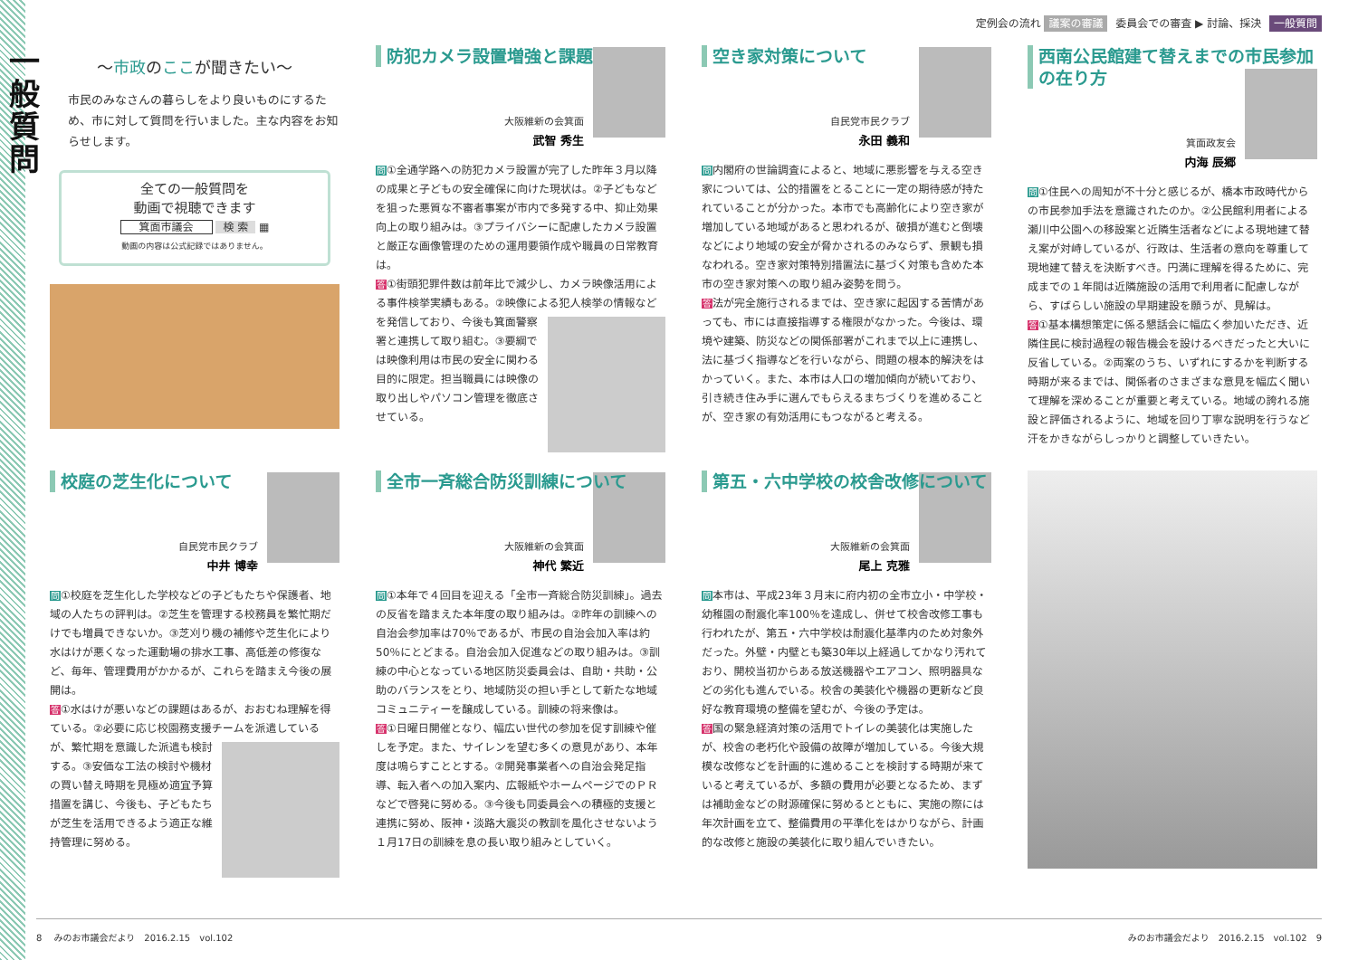一般質問
定例会の流れ 議案の審議 委員会での審査 ▶ 討論、採決 一般質問
～市政のここが聞きたい～
市民のみなさんの暮らしをより良いものにするため、市に対して質問を行いました。主な内容をお知らせします。
全ての一般質問を
動画で視聴できます
箕面市議会 検 索 ▦
動画の内容は公式記録ではありません。
防犯カメラ設置増強と課題
大阪維新の会箕面
武智 秀生
問①全通学路への防犯カメラ設置が完了した昨年３月以降の成果と子どもの安全確保に向けた現状は。②子どもなどを狙った悪質な不審者事案が市内で多発する中、抑止効果向上の取り組みは。③プライバシーに配慮したカメラ設置と厳正な画像管理のための運用要領作成や職員の日常教育は。
答①街頭犯罪件数は前年比で減少し、カメラ映像活用による事件検挙実績もある。②映像による犯人 検挙の情報などを発信しており、今後も箕面警察署と連携して取り組む。③要綱では映像利用は市民の安全に関わる目的に限定。担当職員には映像の取り出しやパソコン管理を徹底させている。
空き家対策について
自民党市民クラブ
永田 義和
問内閣府の世論調査によると、地域に悪影響を与える空き家については、公的措置をとることに一定の期待感が持たれていることが分かった。本市でも高齢化により空き家が増加している地域があると思われるが、破損が進むと倒壊などにより地域の安全が脅かされるのみならず、景観も損なわれる。空き家対策特別措置法に基づく対策も含めた本市の空き家対策への取り組み姿勢を問う。
答法が完全施行されるまでは、空き家に起因する苦情があっても、市には直接指導する権限がなかった。今後は、環境や建築、防災などの関係部署がこれまで以上に連携し、法に基づく指導などを行いながら、問題の根本的解決をはかっていく。また、本市は人口の増加傾向が続いており、引き続き住み手に選んでもらえるまちづくりを進めることが、空き家の有効活用にもつながると考える。
西南公民館建て替えまでの市民参加の在り方
箕面政友会
内海 辰郷
問①住民への周知が不十分と感じるが、橋本市政時代からの市民参加手法を意識されたのか。②公民館利用者による瀬川中公園への移設案と近隣生活者などによる現地建て替え案が対峙しているが、行政は、生活者の意向を尊重して現地建て替えを決断すべき。円満に理解を得るために、完成までの１年間は近隣施設の活用で利用者に配慮しながら、すばらしい施設の早期建設を願うが、見解は。
答①基本構想策定に係る懇話会に幅広く参加いただき、近隣住民に検討過程の報告機会を設けるべきだったと大いに反省している。②両案のうち、いずれにするかを判断する時期が来るまでは、関係者のさまざまな意見を幅広く聞いて理解を深めることが重要と考えている。地域の誇れる施設と評価されるように、地域を回り丁寧な説明を行うなど汗をかきながらしっかりと調整していきたい。
校庭の芝生化について
自民党市民クラブ
中井 博幸
問①校庭を芝生化した学校などの子どもたちや保護者、地域の人たちの評判は。②芝生を管理する校務員を繁忙期だけでも増員できないか。③芝刈り機の補修や芝生化により水はけが悪くなった運動場の排水工事、高低差の修復など、毎年、管理費用がかかるが、これらを踏まえ今後の展開は。
答①水はけが悪いなどの課題はあるが、おおむね理解を得ている。②必要に応じ校園務支援チームを派遣しているが、繁忙期 を意識した派遣も検討する。③安価な工法の検討や機材の買い替え時期を見極め適宜予算措置を講じ、今後も、子どもたちが芝生を活用できるよう適正な維持管理に努める。
全市一斉総合防災訓練について
大阪維新の会箕面
神代 繁近
問①本年で４回目を迎える「全市一斉総合防災訓練」。過去の反省を踏まえた本年度の取り組みは。②昨年の訓練への自治会参加率は70％であるが、市民の自治会加入率は約50％にとどまる。自治会加入促進などの取り組みは。③訓練の中心となっている地区防災委員会は、自助・共助・公助のバランスをとり、地域防災の担い手として新たな地域コミュニティーを醸成している。訓練の将来像は。
答①日曜日開催となり、幅広い世代の参加を促す訓練や催しを予定。また、サイレンを望む多くの意見があり、本年度は鳴らすこととする。②開発事業者への自治会発足指導、転入者への加入案内、広報紙やホームページでのＰＲなどで啓発に努める。③今後も同委員会への積極的支援と連携に努め、阪神・淡路大震災の教訓を風化させないよう１月17日の訓練を息の長い取り組みとしていく。
第五・六中学校の校舎改修について
大阪維新の会箕面
尾上 克雅
問本市は、平成23年３月末に府内初の全市立小・中学校・幼稚園の耐震化率100％を達成し、併せて校舎改修工事も行われたが、第五・六中学校は耐震化基準内のため対象外だった。外壁・内壁とも築30年以上経過してかなり汚れており、開校当初からある放送機器やエアコン、照明器具などの劣化も進んでいる。校舎の美装化や機器の更新など良好な教育環境の整備を望むが、今後の予定は。
答国の緊急経済対策の活用でトイレの美装化は実施したが、校舎の老朽化や設備の故障が増加している。今後大規模な改修などを計画的に進めることを検討する時期が来ていると考えているが、多額の費用が必要となるため、まずは補助金などの財源確保に努めるとともに、実施の際には年次計画を立て、整備費用の平準化をはかりながら、計画的な改修と施設の美装化に取り組んでいきたい。
8 　みのお市議会だより　2016.2.15　vol.102 みのお市議会だより　2016.2.15　vol.102　9